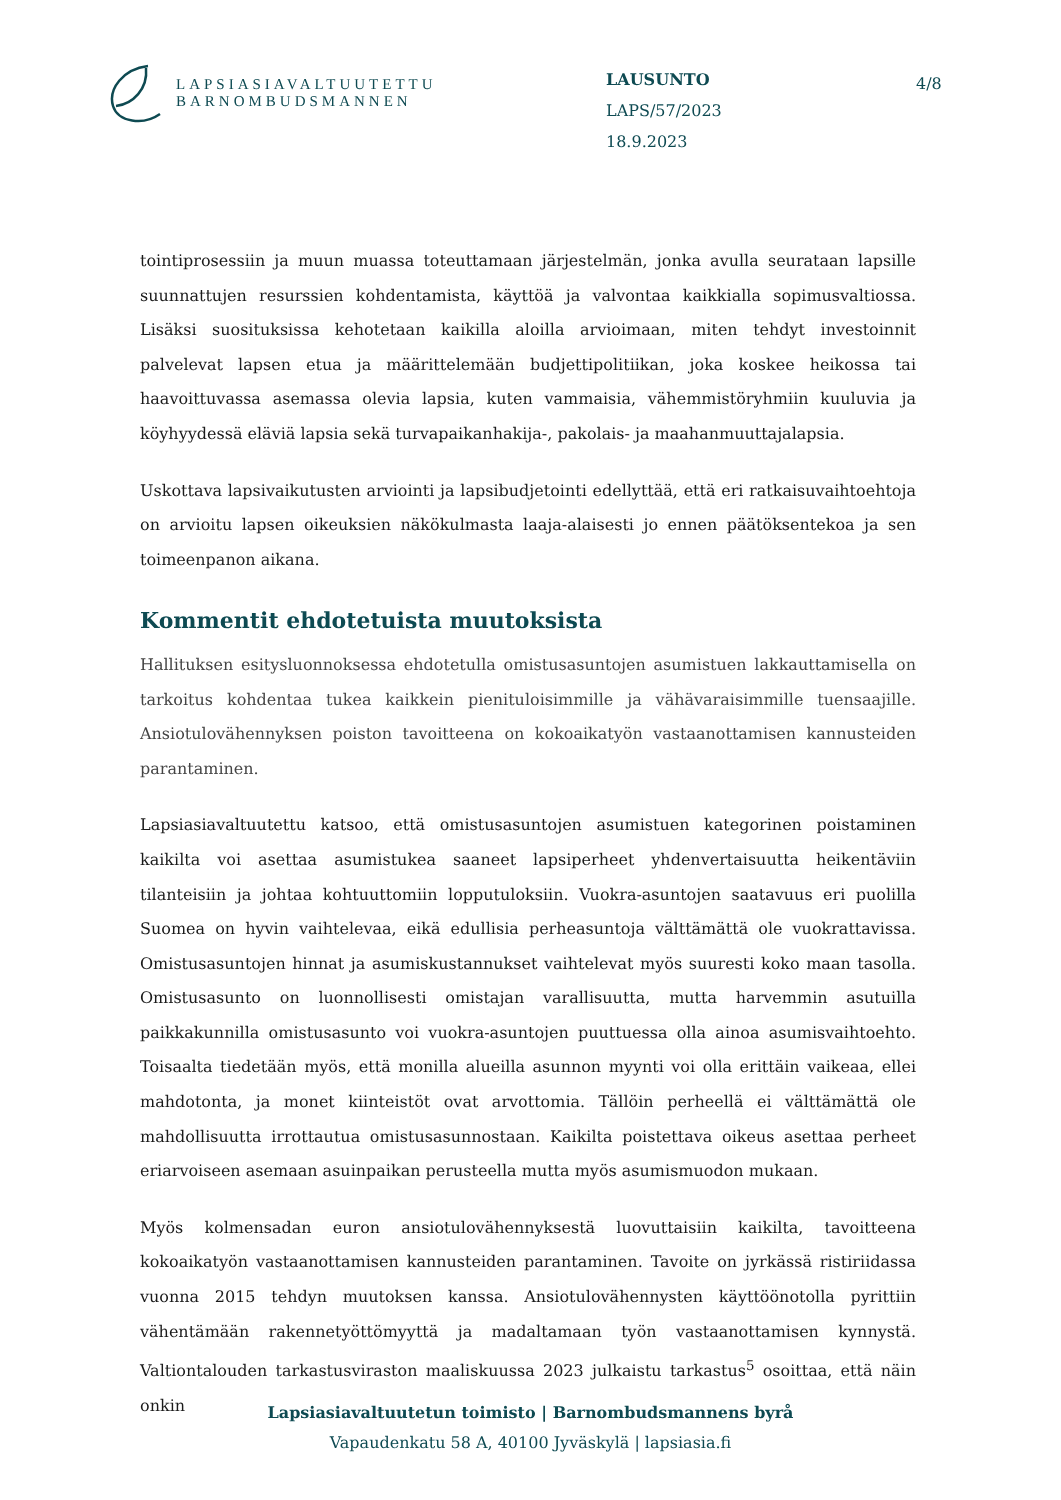LAPSIASIAVALTUUTETTU
BARNOMBUDSMANNEN
LAUSUNTO
LAPS/57/2023
18.9.2023
4/8
tointiprosessiin ja muun muassa toteuttamaan järjestelmän, jonka avulla seurataan lapsille suunnattujen resurssien kohdentamista, käyttöä ja valvontaa kaikkialla sopimusvaltiossa. Lisäksi suosituksissa kehotetaan kaikilla aloilla arvioimaan, miten tehdyt investoinnit palvelevat lapsen etua ja määrittelemään budjettipolitiikan, joka koskee heikossa tai haavoittuvassa asemassa olevia lapsia, kuten vammaisia, vähemmistöryhmiin kuuluvia ja köyhyydessä eläviä lapsia sekä turvapaikanhakija-, pakolais- ja maahanmuuttajalapsia.
Uskottava lapsivaikutusten arviointi ja lapsibudjetointi edellyttää, että eri ratkaisuvaihtoehtoja on arvioitu lapsen oikeuksien näkökulmasta laaja-alaisesti jo ennen päätöksentekoa ja sen toimeenpanon aikana.
Kommentit ehdotetuista muutoksista
Hallituksen esitysluonnoksessa ehdotetulla omistusasuntojen asumistuen lakkauttamisella on tarkoitus kohdentaa tukea kaikkein pienituloisimmille ja vähävaraisimmille tuensaajille. Ansiotulovähennyksen poiston tavoitteena on kokoaikatyön vastaanottamisen kannusteiden parantaminen.
Lapsiasiavaltuutettu katsoo, että omistusasuntojen asumistuen kategorinen poistaminen kaikilta voi asettaa asumistukea saaneet lapsiperheet yhdenvertaisuutta heikentäviin tilanteisiin ja johtaa kohtuuttomiin lopputuloksiin. Vuokra-asuntojen saatavuus eri puolilla Suomea on hyvin vaihtelevaa, eikä edullisia perheasuntoja välttämättä ole vuokrattavissa. Omistusasuntojen hinnat ja asumiskustannukset vaihtelevat myös suuresti koko maan tasolla. Omistusasunto on luonnollisesti omistajan varallisuutta, mutta harvemmin asutuilla paikkakunnilla omistusasunto voi vuokra-asuntojen puuttuessa olla ainoa asumisvaihtoehto. Toisaalta tiedetään myös, että monilla alueilla asunnon myynti voi olla erittäin vaikeaa, ellei mahdotonta, ja monet kiinteistöt ovat arvottomia. Tällöin perheellä ei välttämättä ole mahdollisuutta irrottautua omistusasunnostaan. Kaikilta poistettava oikeus asettaa perheet eriarvoiseen asemaan asuinpaikan perusteella mutta myös asumismuodon mukaan.
Myös kolmensadan euron ansiotulovähennyksestä luovuttaisiin kaikilta, tavoitteena kokoaikatyön vastaanottamisen kannusteiden parantaminen. Tavoite on jyrkässä ristiriidassa vuonna 2015 tehdyn muutoksen kanssa. Ansiotulovähennysten käyttöönotolla pyrittiin vähentämään rakennetyöttömyyttä ja madaltamaan työn vastaanottamisen kynnystä. Valtiontalouden tarkastusviraston maaliskuussa 2023 julkaistu tarkastus<sup>5</sup> osoittaa, että näin onkin
Lapsiasiavaltuutetun toimisto | Barnombudsmannens byrå
Vapaudenkatu 58 A, 40100 Jyväskylä | lapsiasia.fi